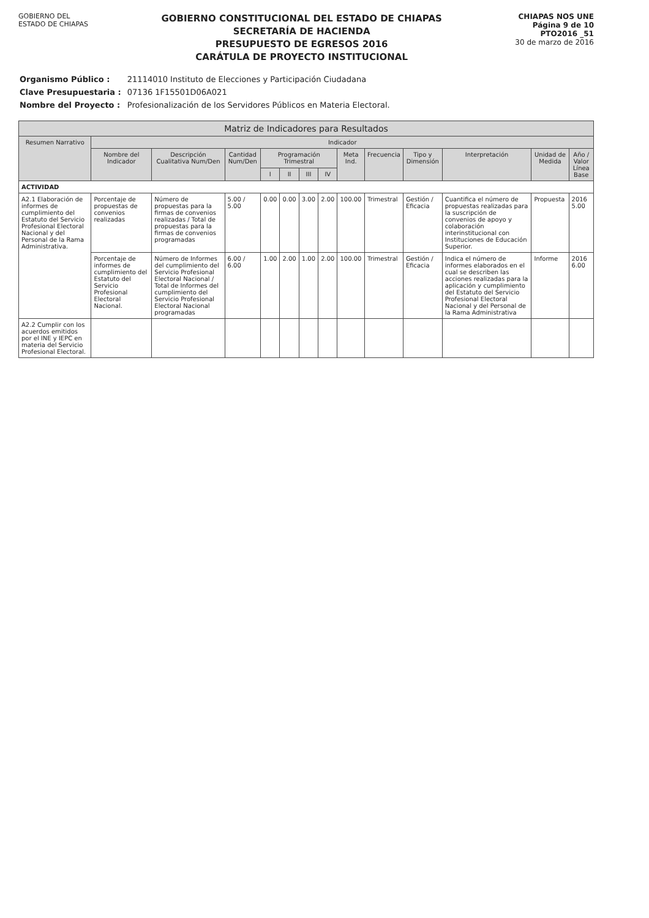GOBIERNO DEL
ESTADO DE CHIAPAS
GOBIERNO CONSTITUCIONAL DEL ESTADO DE CHIAPAS
SECRETARÍA DE HACIENDA
PRESUPUESTO DE EGRESOS 2016
CARÁTULA DE PROYECTO INSTITUCIONAL
CHIAPAS NOS UNE
Página 9 de 10
PTO2016 _51
30 de marzo de 2016
| Organismo Público : | 21114010 Instituto de Elecciones y Participación Ciudadana |
| Clave Presupuestaria : | 07136 1F15501D06A021 |
| Nombre del Proyecto : | Profesionalización de los Servidores Públicos en Materia Electoral. |
| Matriz de Indicadores para Resultados | | | | | | | | | | | | | |
| --- | --- | --- | --- | --- | --- | --- | --- | --- | --- | --- | --- | --- | --- |
| Resumen Narrativo | Indicador | | | | | | | | | | | | |
| | Nombre del Indicador | Descripción Cualitativa Num/Den | Cantidad Num/Den | Programación Trimestral | | | | Meta Ind. | Frecuencia | Tipo y Dimensión | Interpretación | Unidad de Medida | Año / Valor Línea Base |
| | | | | I | II | III | IV | | | | | | |
| ACTIVIDAD | | | | | | | | | | | | | |
| A2.1 Elaboración de informes de cumplimiento del Estatuto del Servicio Profesional Electoral Nacional y del Personal de la Rama Administrativa. | Porcentaje de propuestas de convenios realizadas | Número de propuestas para la firmas de convenios realizadas / Total de propuestas para la firmas de convenios programadas | 5.00 / 5.00 | 0.00 | 0.00 | 3.00 | 2.00 | 100.00 | Trimestral | Gestión / Eficacia | Cuantifica el número de propuestas realizadas para la suscripción de convenios de apoyo y colaboración interinstitucional con Instituciones de Educación Superior. | Propuesta | 2016 5.00 |
| | Porcentaje de informes de cumplimiento del Estatuto del Servicio Profesional Electoral Nacional. | Número de Informes del cumplimiento del Servicio Profesional Electoral Nacional / Total de Informes del cumplimiento del Servicio Profesional Electoral Nacional programadas | 6.00 / 6.00 | 1.00 | 2.00 | 1.00 | 2.00 | 100.00 | Trimestral | Gestión / Eficacia | Indica el número de informes elaborados en el cual se describen las acciones realizadas para la aplicación y cumplimiento del Estatuto del Servicio Profesional Electoral Nacional y del Personal de la Rama Administrativa | Informe | 2016 6.00 |
| A2.2 Cumplir con los acuerdos emitidos por el INE y IEPC en materia del Servicio Profesional Electoral. | | | | | | | | | | | | | |